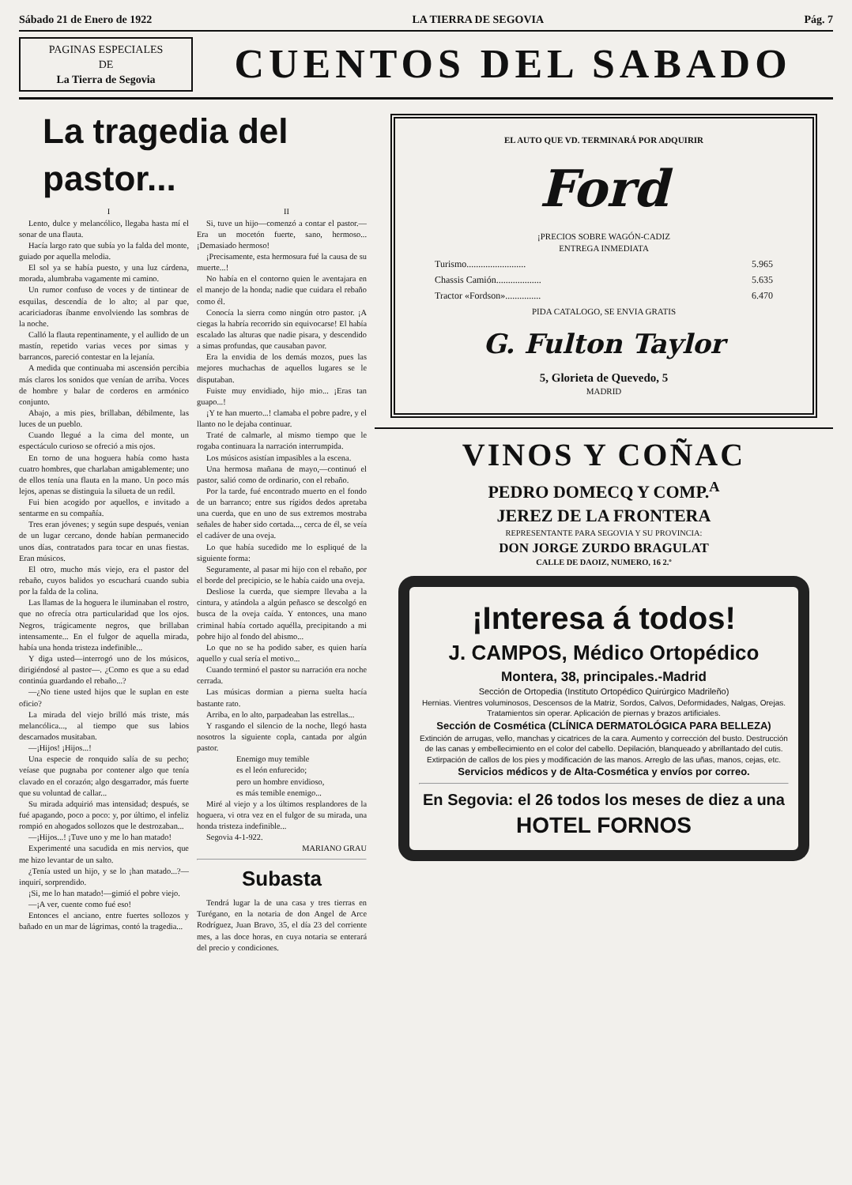Sábado 21 de Enero de 1922 LA TIERRA DE SEGOVIA Pág. 7
PAGINAS ESPECIALES
DE
La Tierra de Segovia
CUENTOS DEL SABADO
La tragedia del pastor...
I
Lento, dulce y melancólico, llegaba hasta mí el sonar de una flauta.
Hacía largo rato que subía yo la falda del monte, guiado por aquella melodia.
El sol ya se había puesto, y una luz cárdena, morada, alumbraba vagamente mi camino.
Un rumor confuso de voces y de tintinear de esquilas, descendía de lo alto; al par que, acariciadoras íbanme envolviendo las sombras de la noche.
Calló la flauta repentinamente, y el aullido de un mastín, repetido varias veces por simas y barrancos, pareció contestar en la lejanía.
A medida que continuaba mi ascensión percibia más claros los sonidos que venían de arriba. Voces de hombre y balar de corderos en armónico conjunto.
Abajo, a mis pies, brillaban, débilmente, las luces de un pueblo.
Cuando llegué a la cima del monte, un espectáculo curioso se ofreció a mis ojos.
En torno de una hoguera había como hasta cuatro hombres, que charlaban amigablemente; uno de ellos tenía una flauta en la mano. Un poco más lejos, apenas se distinguia la silueta de un redil.
Fui bien acogido por aquellos, e invitado a sentarme en su compañía.
Tres eran jóvenes; y según supe después, venian de un lugar cercano, donde habían permanecido unos días, contratados para tocar en unas fiestas. Eran músicos.
El otro, mucho más viejo, era el pastor del rebaño, cuyos balidos yo escuchará cuando subia por la falda de la colina.
Las llamas de la hoguera le iluminaban el rostro, que no ofrecía otra particularidad que los ojos. Negros, trágicamente negros, que brillaban intensamente... En el fulgor de aquella mirada, había una honda tristeza indefinible...
Y diga usted—interrogó uno de los músicos, dirigiéndosé al pastor—. ¿Como es que a su edad continúa guardando el rebaño...?
—¿No tiene usted hijos que le suplan en este oficio?
La mirada del viejo brilló más triste, más melancólica..., al tiempo que sus labios descarnados musitaban.
—¡Hijos! ¡Hijos...!
Una especie de ronquido salía de su pecho; veíase que pugnaba por contener algo que tenía clavado en el corazón; algo desgarrador, más fuerte que su voluntad de callar...
Su mirada adquirió mas intensidad; después, se fué apagando, poco a poco: y, por último, el infeliz rompió en ahogados sollozos que le destrozaban...
—¡Hijos...! ¡Tuve uno y me lo han matado!
Experimenté una sacudida en mis nervios, que me hizo levantar de un salto.
¿Tenía usted un hijo, y se lo ¡han matado...?—inquirí, sorprendido.
¡Si, me lo han matado!—gimió el pobre viejo.
—¡A ver, cuente como fué eso!
Entonces el anciano, entre fuertes sollozos y bañado en un mar de lágrimas, contó la tragedia...
II
Si, tuve un hijo—comenzó a contar el pastor.—Era un mocetón fuerte, sano, hermoso... ¡Demasiado hermoso!
¡Precisamente, esta hermosura fué la causa de su muerte...!
No había en el contorno quien le aventajara en el manejo de la honda; nadie que cuidara el rebaño como él.
Conocía la sierra como ningún otro pastor. ¡A ciegas la habría recorrido sin equivocarse! El había escalado las alturas que nadie pisara, y descendido a simas profundas, que causaban pavor.
Era la envidia de los demás mozos, pues las mejores muchachas de aquellos lugares se le disputaban.
Fuiste muy envidiado, hijo mio... ¡Eras tan guapo...!
¡Y te han muerto...! clamaba el pobre padre, y el llanto no le dejaba continuar.
Traté de calmarle, al mismo tiempo que le rogaba continuara la narración interrumpida.
Los músicos asistían impasibles a la escena.
Una hermosa mañana de mayo,—continuó el pastor, salió como de ordinario, con el rebaño.
Por la tarde, fué encontrado muerto en el fondo de un barranco; entre sus rígidos dedos apretaba una cuerda, que en uno de sus extremos mostraba señales de haber sido cortada..., cerca de él, se veía el cadáver de una oveja.
Lo que había sucedido me lo espliqué de la siguiente forma:
Seguramente, al pasar mi hijo con el rebaño, por el borde del precipicio, se le había caido una oveja.
Desliose la cuerda, que siempre llevaba a la cintura, y atándola a algún peñasco se descolgó en busca de la oveja caída. Y entonces, una mano criminal había cortado aquélla, precipitando a mi pobre hijo al fondo del abismo...
Lo que no se ha podido saber, es quien haría aquello y cual sería el motivo...
Cuando terminó el pastor su narración era noche cerrada.
Las músicas dormian a pierna suelta hacía bastante rato.
Arriba, en lo alto, parpadeaban las estrellas...
Y rasgando el silencio de la noche, llegó hasta nosotros la siguiente copla, cantada por algún pastor.
Enemigo muy temible
es el león enfurecido;
pero un hombre envidioso,
es más temible enemigo...
Miré al viejo y a los últimos resplandores de la hoguera, vi otra vez en el fulgor de su mirada, una honda tristeza indefinible...
Segovia 4-1-922.
MARIANO GRAU
Subasta
Tendrá lugar la de una casa y tres tierras en Turégano, en la notaria de don Angel de Arce Rodríguez, Juan Bravo, 35, el día 23 del corriente mes, a las doce horas, en cuya notaria se enterará del precio y condiciones.
EL AUTO QUE VD. TERMINARÁ POR ADQUIRIR
Ford
¡PRECIOS SOBRE WAGÓN-CADIZ
ENTREGA INMEDIATA
Turismo......................... 5.965
Chassis Camión................... 5.635
Tractor «Fordson»............... 6.470
PIDA CATALOGO, SE ENVIA GRATIS
G. Fulton Taylor
5, Glorieta de Quevedo, 5
MADRID
VINOS Y COÑAC
PEDRO DOMECQ Y COMP.<sup>A</sup>
JEREZ DE LA FRONTERA
REPRESENTANTE PARA SEGOVIA Y SU PROVINCIA:
DON JORGE ZURDO BRAGULAT
CALLE DE DAOIZ, NUMERO, 16 2.º
¡Interesa á todos!
J. CAMPOS, Médico Ortopédico
Montera, 38, principales.-Madrid
Sección de Ortopedia (Instituto Ortopédico Quirúrgico Madrileño)
Hernias. Vientres voluminosos, Descensos de la Matriz, Sordos, Calvos, Deformidades, Nalgas, Orejas. Tratamientos sin operar. Aplicación de piernas y brazos artificiales.
Sección de Cosmética (CLÍNICA DERMATOLÓGICA PARA BELLEZA)
Extinción de arrugas, vello, manchas y cicatrices de la cara. Aumento y corrección del busto. Destrucción de las canas y embellecimiento en el color del cabello. Depilación, blanqueado y abrillantado del cutis. Extirpación de callos de los pies y modificación de las manos. Arreglo de las uñas, manos, cejas, etc.
Servicios médicos y de Alta-Cosmética y envíos por correo.
En Segovia: el 26 todos los meses de diez a una
HOTEL FORNOS